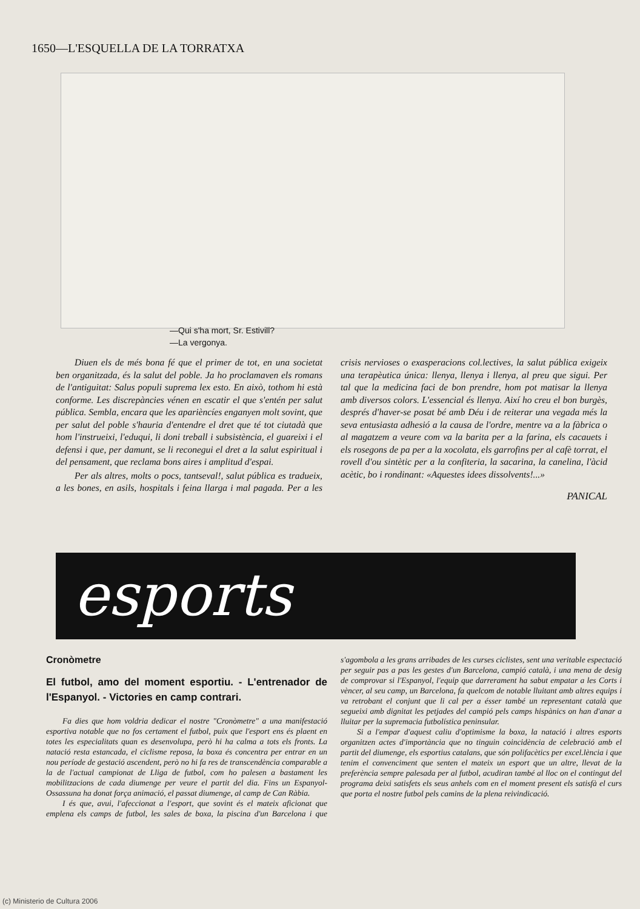1650—L'ESQUELLA DE LA TORRATXA
—Qui s'ha mort, Sr. Estivill?
—La vergonya.
Diuen els de més bona fé que el primer de tot, en una societat ben organitzada, és la salut del poble. Ja ho proclamaven els romans de l'antiguitat: Salus populi suprema lex esto. En això, tothom hi està conforme. Les discrepàncies vénen en escatir el que s'entén per salut pública. Sembla, encara que les aparièncíes enganyen molt sovint, que per salut del poble s'hauria d'entendre el dret que té tot ciutadà que hom l'instrueixi, l'eduqui, li doni treball i subsistència, el guareixi i el defensi i que, per damunt, se li reconegui el dret a la salut espiritual i del pensament, que reclama bons aires i amplitud d'espai.
Per als altres, molts o pocs, tantseval!, salut pública es tradueix, a les bones, en asils, hospitals i feina llarga i mal pagada. Per a les crisis nervioses o exasperacions col.lectives, la salut pública exigeix una terapèutica única: llenya, llenya i llenya, al preu que sigui. Per tal que la medicina faci de bon prendre, hom pot matisar la llenya amb diversos colors. L'essencial és llenya. Així ho creu el bon burgès, després d'haver-se posat bé amb Déu i de reiterar una vegada més la seva entusiasta adhesió a la causa de l'ordre, mentre va a la fàbrica o al magatzem a veure com va la barita per a la farina, els cacauets i els rosegons de pa per a la xocolata, els garrofins per al cafè torrat, el rovell d'ou sintètic per a la confiteria, la sacarina, la canelina, l'àcid acètic, bo i rondinant: «Aquestes idees dissolvents!...»
PANICAL
esports
Cronòmetre
El futbol, amo del moment esportiu. - L'entrenador de l'Espanyol. - Victories en camp contrari.
Fa dies que hom voldria dedicar el nostre "Cronòmetre" a una manifestació esportiva notable que no fos certament el futbol, puix que l'esport ens és plaent en totes les especialitats quan es desenvolupa, però hi ha calma a tots els fronts. La natació resta estancada, el ciclisme reposa, la boxa és concentra per entrar en un nou període de gestació ascendent, però no hi fa res de transcendència comparable a la de l'actual campionat de Lliga de futbol, com ho palesen a bastament les mobilitzacions de cada diumenge per veure el partit del dia. Fins un Espanyol-Ossassuna ha donat força animació, el passat diumenge, al camp de Can Ràbia.
I és que, avui, l'afeccionat a l'esport, que sovint és el mateix aficionat que emplena els camps de futbol, les sales de boxa, la piscina d'un Barcelona i que s'agombola a les grans arribades de les curses ciclistes, sent una veritable espectació per seguir pas a pas les gestes d'un Barcelona, campió català, i una mena de desig de comprovar si l'Espanyol, l'equip que darrerament ha sabut empatar a les Corts i vèncer, al seu camp, un Barcelona, fa quelcom de notable lluitant amb altres equips i va retrobant el conjunt que li cal per a ésser també un representant català que segueixi amb dignitat les petjades del campió pels camps hispànics on han d'anar a lluitar per la supremacia futbolística peninsular.
Si a l'empar d'aquest caliu d'optimisme la boxa, la natació i altres esports organitzen actes d'importància que no tinguin coincidència de celebració amb el partit del diumenge, els esportius catalans, que són polifacètics per excel.lència i que tenim el convenciment que senten el mateix un esport que un altre, llevat de la preferència sempre palesada per al futbol, acudiran també al lloc on el contingut del programa deixi satisfets els seus anhels com en el moment present els satisfà el curs que porta el nostre futbol pels camins de la plena reivindicació.
(c) Ministerio de Cultura 2006